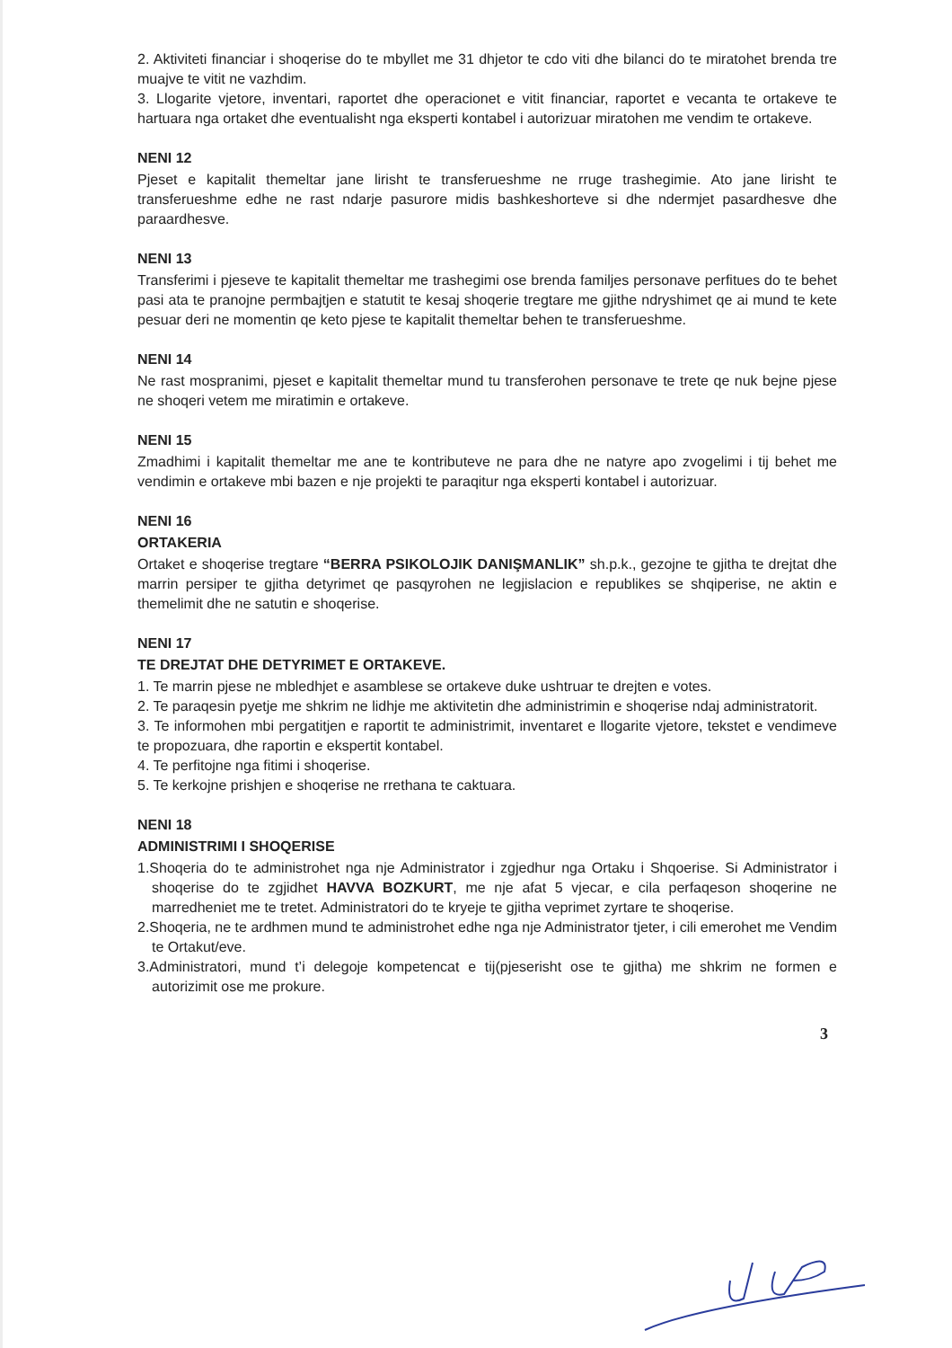2. Aktiviteti financiar i shoqerise do te mbyllet me 31 dhjetor te cdo viti dhe bilanci do te miratohet brenda tre muajve te vitit ne vazhdim.
3. Llogarite vjetore, inventari, raportet dhe operacionet e vitit financiar, raportet e vecanta te ortakeve te hartuara nga ortaket dhe eventualisht nga eksperti kontabel i autorizuar miratohen me vendim te ortakeve.
NENI 12
Pjeset e kapitalit themeltar jane lirisht te transferueshme ne rruge trashegimie. Ato jane lirisht te transferueshme edhe ne rast ndarje pasurore midis bashkeshorteve si dhe ndermjet pasardhesve dhe paraardhesve.
NENI 13
Transferimi i pjeseve te kapitalit themeltar me trashegimi ose brenda familjes personave perfitues do te behet pasi ata te pranojne permbajtjen e statutit te kesaj shoqerie tregtare me gjithe ndryshimet qe ai mund te kete pesuar deri ne momentin qe keto pjese te kapitalit themeltar behen te transferueshme.
NENI 14
Ne rast mospranimi, pjeset e kapitalit themeltar mund tu transferohen personave te trete qe nuk bejne pjese ne shoqeri vetem me miratimin e ortakeve.
NENI 15
Zmadhimi i kapitalit themeltar me ane te kontributeve ne para dhe ne natyre apo zvogelimi i tij behet me vendimin e ortakeve mbi bazen e nje projekti te paraqitur nga eksperti kontabel i autorizuar.
NENI 16
ORTAKERIA
Ortaket e shoqerise tregtare “BERRA PSIKOLOJIK DANIŞMANLIK” sh.p.k., gezojne te gjitha te drejtat dhe marrin persiper te gjitha detyrimet qe pasqyrohen ne legjislacion e republikes se shqiperise, ne aktin e themelimit dhe ne satutin e shoqerise.
NENI 17
TE DREJTAT DHE DETYRIMET E ORTAKEVE.
1. Te marrin pjese ne mbledhjet e asamblese se ortakeve duke ushtruar te drejten e votes.
2. Te paraqesin pyetje me shkrim ne lidhje me aktivitetin dhe administrimin e shoqerise ndaj administratorit.
3. Te informohen mbi pergatitjen e raportit te administrimit, inventaret e llogarite vjetore, tekstet e vendimeve te propozuara, dhe raportin e ekspertit kontabel.
4. Te perfitojne nga fitimi i shoqerise.
5. Te kerkojne prishjen e shoqerise ne rrethana te caktuara.
NENI 18
ADMINISTRIMI I SHOQERISE
1.Shoqeria do te administrohet nga nje Administrator i zgjedhur nga Ortaku i Shqoerise. Si Administrator i shoqerise do te zgjidhet HAVVA BOZKURT, me nje afat 5 vjecar, e cila perfaqeson shoqerine ne marredheniet me te tretet. Administratori do te kryeje te gjitha veprimet zyrtare te shoqerise.
2.Shoqeria, ne te ardhmen mund te administrohet edhe nga nje Administrator tjeter, i cili emerohet me Vendim te Ortakut/eve.
3.Administratori, mund t’i delegoje kompetencat e tij(pjeserisht ose te gjitha) me shkrim ne formen e autorizimit ose me prokure.
3